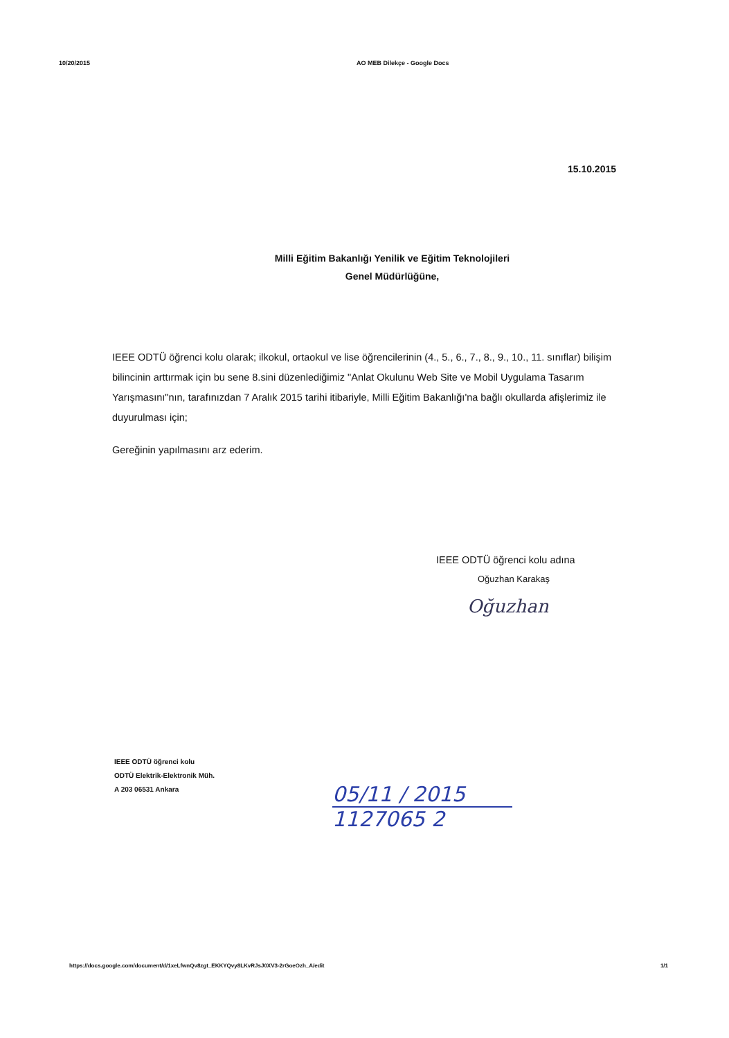10/20/2015 AO MEB Dilekçe - Google Docs
15.10.2015
Milli Eğitim Bakanlığı Yenilik ve Eğitim Teknolojileri
Genel Müdürlüğüne,
IEEE ODTÜ öğrenci kolu olarak; ilkokul, ortaokul ve lise öğrencilerinin (4., 5., 6., 7., 8., 9., 10., 11. sınıflar) bilişim bilincinin arttırmak için bu sene 8.sini düzenlediğimiz "Anlat Okulunu Web Site ve Mobil Uygulama Tasarım Yarışmasını"nın, tarafınızdan 7 Aralık 2015 tarihi itibariyle, Milli Eğitim Bakanlığı'na bağlı okullarda afişlerimiz ile duyurulması için;
Gereğinin yapılmasını arz ederim.
IEEE ODTÜ öğrenci kolu adına
Oğuzhan Karakaş
Oğuzhan
IEEE ODTÜ öğrenci kolu
ODTÜ Elektrik-Elektronik Müh.
A 203 06531 Ankara
05/11 / 2015
1127065 2
https://docs.google.com/document/d/1xeLfwnQv8zgt_EKKYQvy8LKvRJsJ0XV3-2rGoeOzh_A/edit 1/1